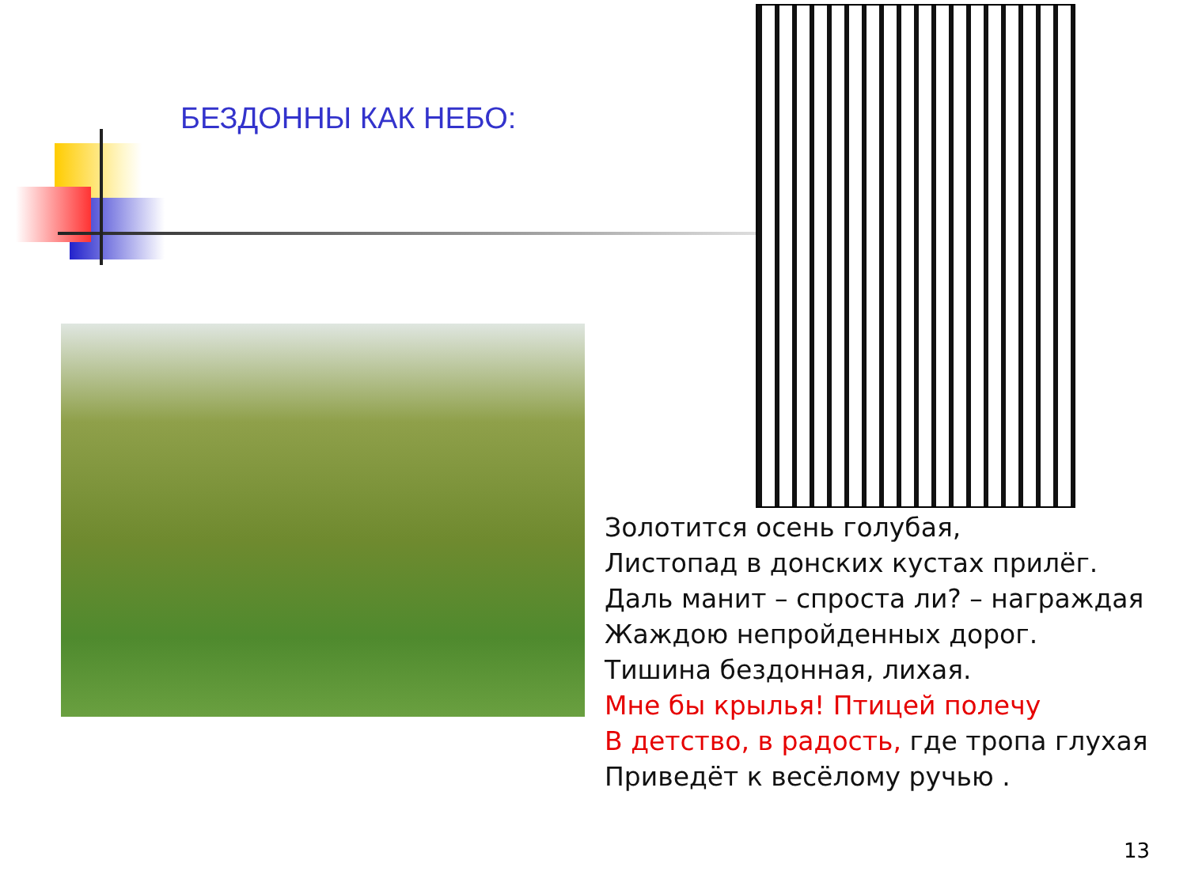БЕЗДОННЫ КАК НЕБО:
Золотится осень голубая,
Листопад в донских кустах прилёг.
Даль манит – спроста ли? – награждая
Жаждою непройденных дорог.
Тишина бездонная, лихая.
Мне бы крылья! Птицей полечу
В детство, в радость, где тропа глухая
Приведёт к весёлому ручью .
13